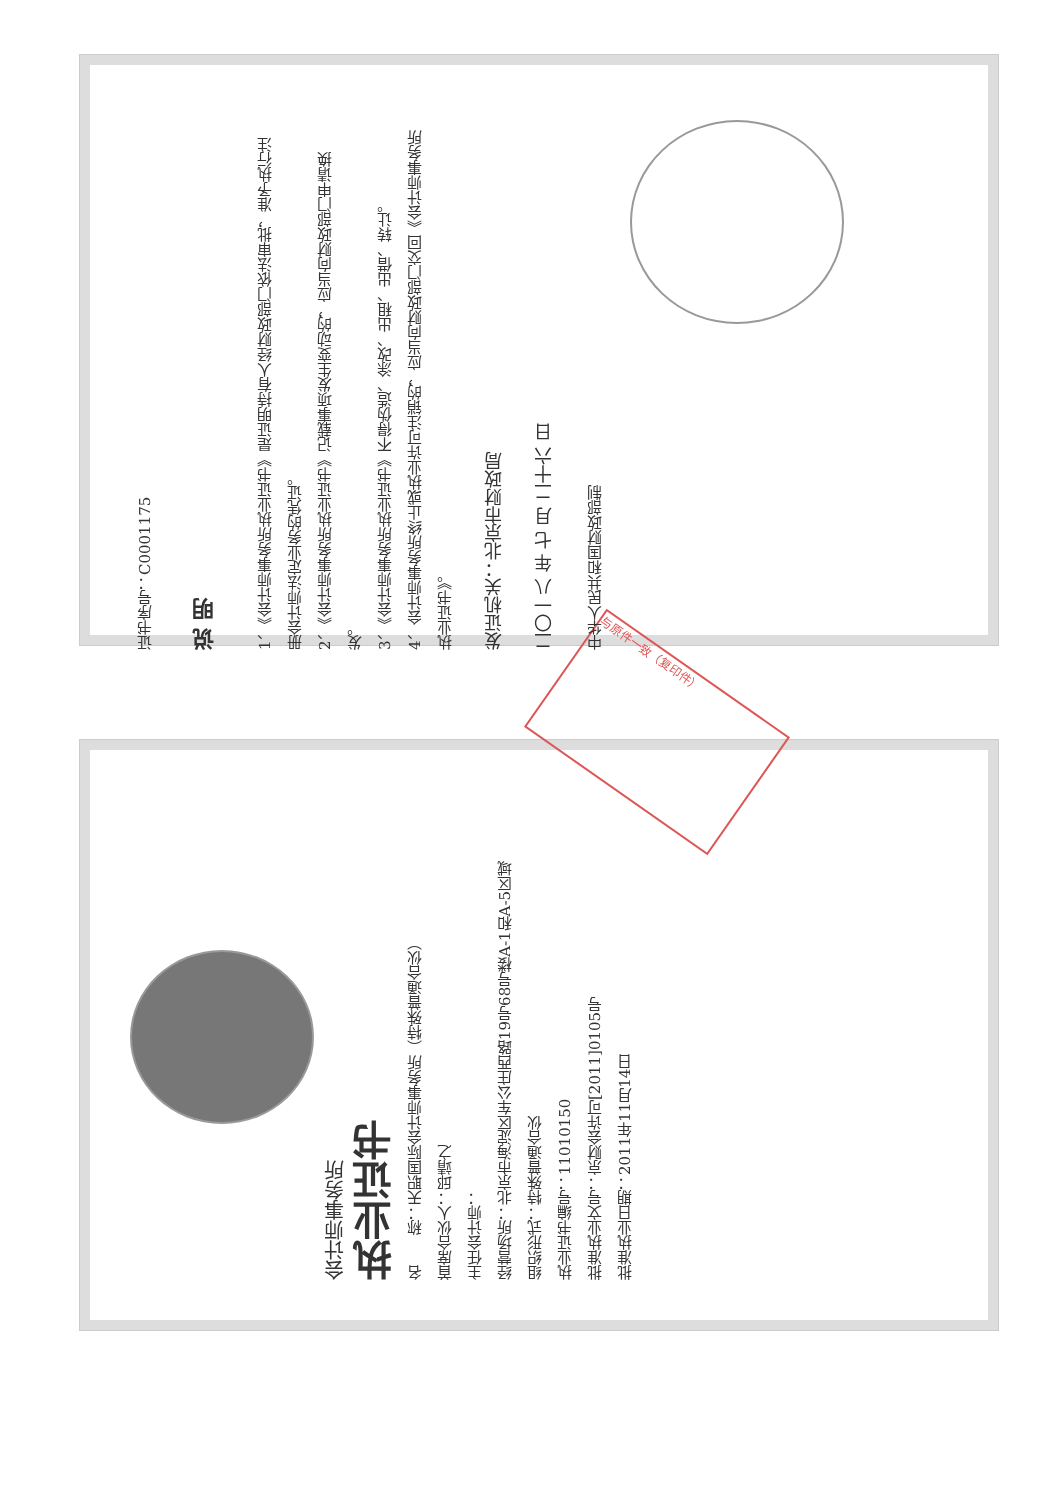与原件一致（复印件）
证书序号：C0001175
说 明
1、《会计师事务所执业证书》是证明持有人经财政部门依法审批，准予执行注册会计师法定业务的凭证。
2、《会计师事务所执业证书》记载事项发生变动的，应当向财政部门申请换发。
3、《会计师事务所执业证书》不得伪造、涂改、出租、出借、转让。
4、会计师事务所终止或执业许可注销的，应当向财政部门交回《会计师事务所执业证书》。
发证机关：北京市财政局
二〇一八 年 七 月 二十六 日
中华人民共和国财政部制
会计师事务所
执业证书
名　　称：天职国际会计师事务所（特殊普通合伙）
首席合伙人：邱靖之
主任会计师：
经营场所：北京市海淀区车公庄西路19号68号楼A-1和A-5区域
组织形式：特殊普通合伙
执业证书编号：11010150
批准执业文号：京财会许可[2011]0105号
批准执业日期：2011年11月14日